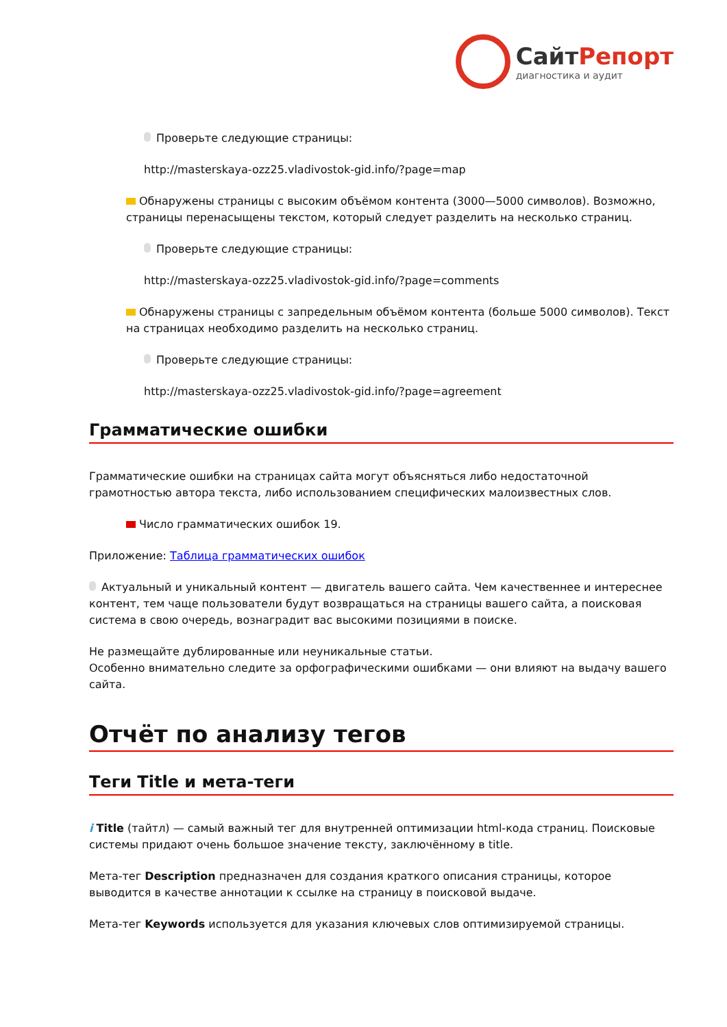СайтРепорт
диагностика и аудит
Проверьте следующие страницы:
http://masterskaya-ozz25.vladivostok-gid.info/?page=map
Обнаружены страницы с высоким объёмом контента (3000—5000 символов). Возможно, страницы перенасыщены текстом, который следует разделить на несколько страниц.
Проверьте следующие страницы:
http://masterskaya-ozz25.vladivostok-gid.info/?page=comments
Обнаружены страницы с запредельным объёмом контента (больше 5000 символов). Текст на страницах необходимо разделить на несколько страниц.
Проверьте следующие страницы:
http://masterskaya-ozz25.vladivostok-gid.info/?page=agreement
Грамматические ошибки
Грамматические ошибки на страницах сайта могут объясняться либо недостаточной грамотностью автора текста, либо использованием специфических малоизвестных слов.
Число грамматических ошибок 19.
Приложение: Таблица грамматических ошибок
Актуальный и уникальный контент — двигатель вашего сайта. Чем качественнее и интереснее контент, тем чаще пользователи будут возвращаться на страницы вашего сайта, а поисковая система в свою очередь, вознаградит вас высокими позициями в поиске.
Не размещайте дублированные или неуникальные статьи.
Особенно внимательно следите за орфографическими ошибками — они влияют на выдачу вашего сайта.
Отчёт по анализу тегов
Теги Title и мета-теги
i Title (тайтл) — самый важный тег для внутренней оптимизации html-кода страниц. Поисковые системы придают очень большое значение тексту, заключённому в title.
Мета-тег Description предназначен для создания краткого описания страницы, которое выводится в качестве аннотации к ссылке на страницу в поисковой выдаче.
Мета-тег Keywords используется для указания ключевых слов оптимизируемой страницы.